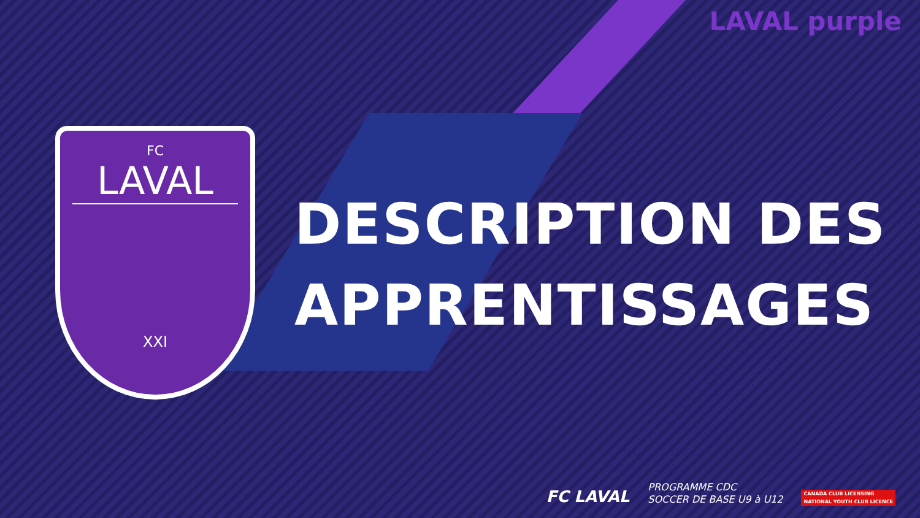LAVAL purple
FC
LAVAL
XXI
DESCRIPTION DES
APPRENTISSAGES
FC LAVAL PROGRAMME CDC
SOCCER DE BASE U9 à U12
CANADA CLUB LICENSING
NATIONAL YOUTH CLUB LICENCE